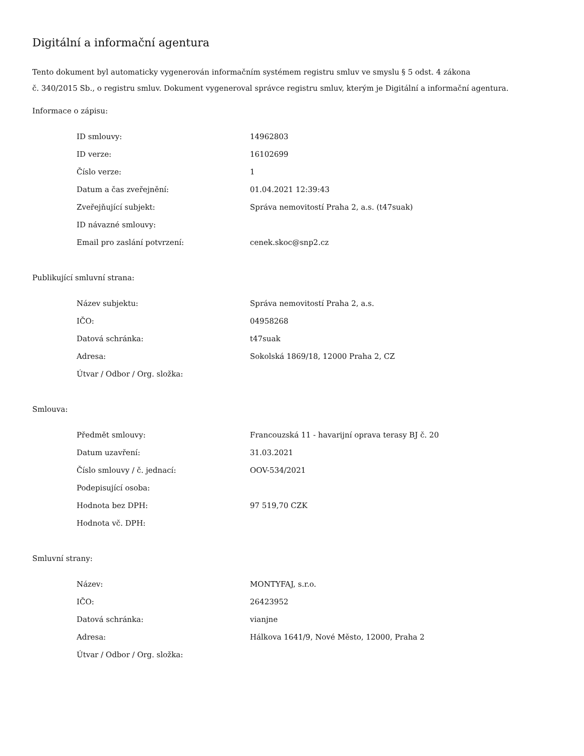Digitální a informační agentura
Tento dokument byl automaticky vygenerován informačním systémem registru smluv ve smyslu § 5 odst. 4 zákona
č. 340/2015 Sb., o registru smluv. Dokument vygeneroval správce registru smluv, kterým je Digitální a informační agentura.
Informace o zápisu:
| ID smlouvy: | 14962803 |
| ID verze: | 16102699 |
| Číslo verze: | 1 |
| Datum a čas zveřejnění: | 01.04.2021 12:39:43 |
| Zveřejňující subjekt: | Správa nemovitostí Praha 2, a.s. (t47suak) |
| ID návazné smlouvy: | |
| Email pro zaslání potvrzení: | cenek.skoc@snp2.cz |
Publikující smluvní strana:
| Název subjektu: | Správa nemovitostí Praha 2, a.s. |
| IČO: | 04958268 |
| Datová schránka: | t47suak |
| Adresa: | Sokolská 1869/18, 12000 Praha 2, CZ |
| Útvar / Odbor / Org. složka: | |
Smlouva:
| Předmět smlouvy: | Francouzská 11 - havarijní oprava terasy BJ č. 20 |
| Datum uzavření: | 31.03.2021 |
| Číslo smlouvy / č. jednací: | OOV-534/2021 |
| Podepisující osoba: | |
| Hodnota bez DPH: | 97 519,70 CZK |
| Hodnota vč. DPH: | |
Smluvní strany:
| Název: | MONTYFAJ, s.r.o. |
| IČO: | 26423952 |
| Datová schránka: | vianjne |
| Adresa: | Hálkova 1641/9, Nové Město, 12000, Praha 2 |
| Útvar / Odbor / Org. složka: | |